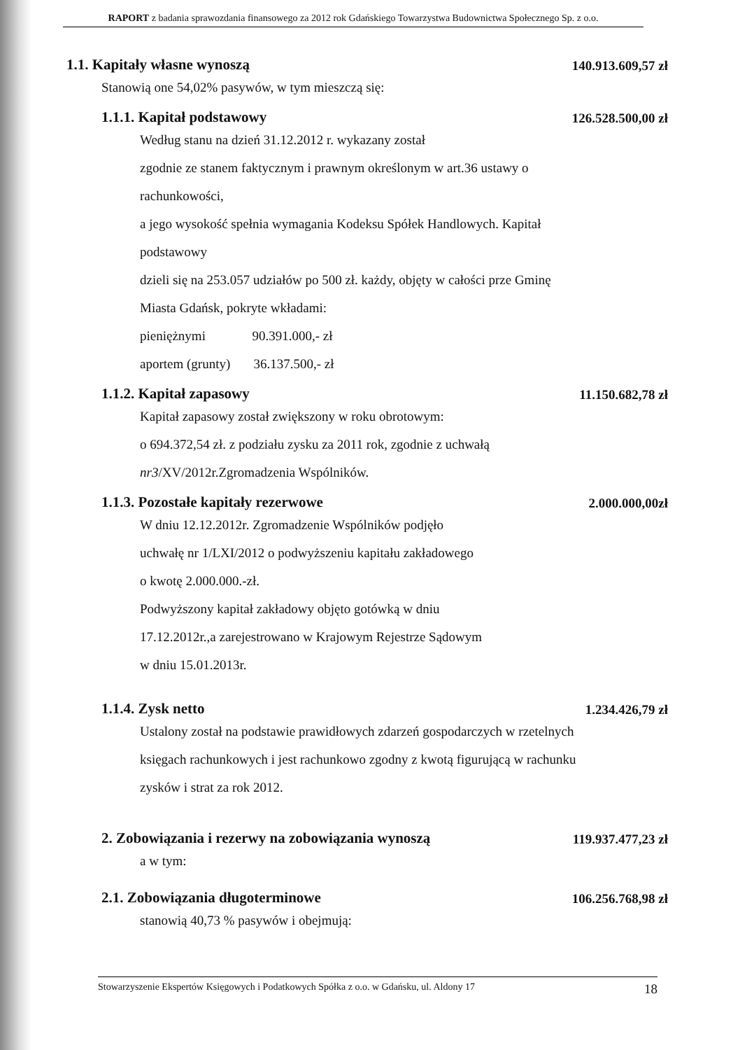RAPORT z badania sprawozdania finansowego za 2012 rok Gdańskiego Towarzystwa Budownictwa Społecznego Sp. z o.o.
1.1. Kapitały własne wynoszą 140.913.609,57 zł
Stanowią one 54,02% pasywów, w tym mieszczą się:
1.1.1. Kapitał podstawowy 126.528.500,00 zł
Według stanu na dzień 31.12.2012 r. wykazany został
zgodnie ze stanem faktycznym i prawnym określonym w art.36 ustawy o
rachunkowości,
a jego wysokość spełnia wymagania Kodeksu Spółek Handlowych. Kapitał
podstawowy
dzieli się na 253.057 udziałów po 500 zł. każdy, objęty w całości prze Gminę
Miasta Gdańsk, pokryte wkładami:
pieniężnymi 90.391.000,- zł
aportem (grunty) 36.137.500,- zł
1.1.2. Kapitał zapasowy 11.150.682,78 zł
Kapitał zapasowy został zwiększony w roku obrotowym:
o 694.372,54 zł. z podziału zysku za 2011 rok, zgodnie z uchwałą
nr3/XV/2012r.Zgromadzenia Wspólników.
1.1.3. Pozostałe kapitały rezerwowe 2.000.000,00zł
W dniu 12.12.2012r. Zgromadzenie Wspólników podjęło
uchwałę nr 1/LXI/2012 o podwyższeniu kapitału zakładowego
o kwotę 2.000.000.-zł.
Podwyższony kapitał zakładowy objęto gotówką w dniu
17.12.2012r.,a zarejestrowano w Krajowym Rejestrze Sądowym
w dniu 15.01.2013r.
1.1.4. Zysk netto 1.234.426,79 zł
Ustalony został na podstawie prawidłowych zdarzeń gospodarczych w rzetelnych
księgach rachunkowych i jest rachunkowo zgodny z kwotą figurującą w rachunku
zysków i strat za rok 2012.
2. Zobowiązania i rezerwy na zobowiązania wynoszą 119.937.477,23 zł
a w tym:
2.1. Zobowiązania długoterminowe 106.256.768,98 zł
stanowią 40,73 % pasywów i obejmują:
Stowarzyszenie Ekspertów Księgowych i Podatkowych Spółka z o.o. w Gdańsku, ul. Aldony 17 18